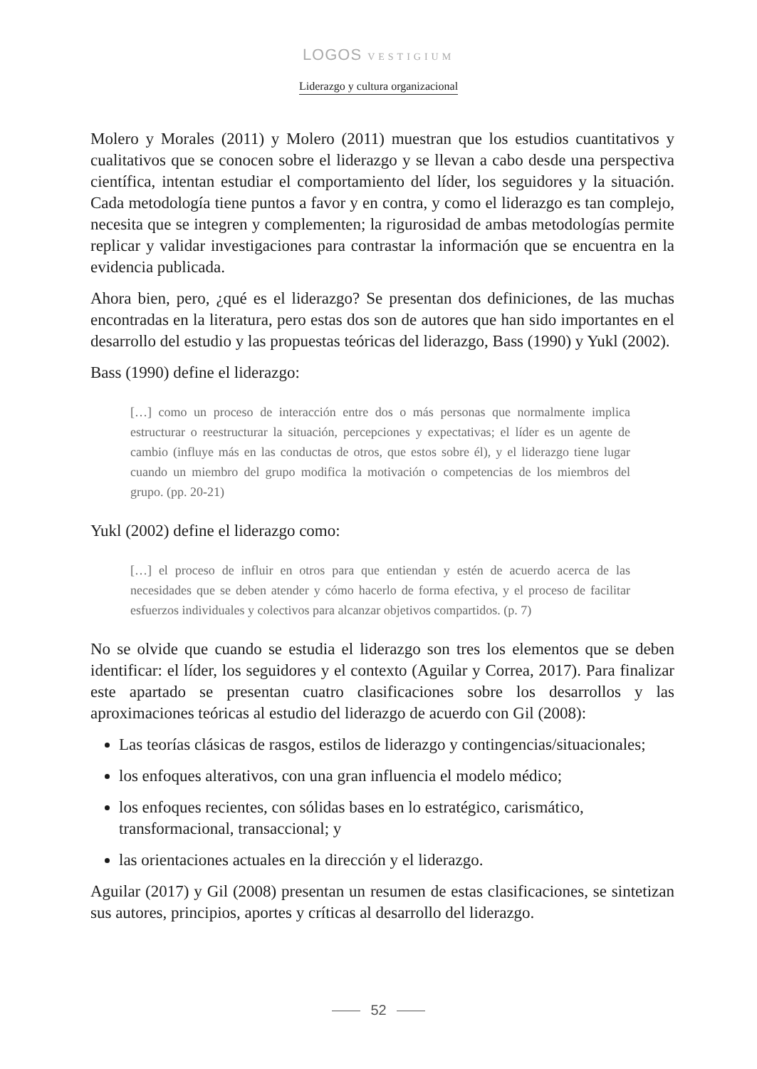LOGOS VESTIGIUM
Liderazgo y cultura organizacional
Molero y Morales (2011) y Molero (2011) muestran que los estudios cuantitativos y cualitativos que se conocen sobre el liderazgo y se llevan a cabo desde una perspectiva científica, intentan estudiar el comportamiento del líder, los seguidores y la situación. Cada metodología tiene puntos a favor y en contra, y como el liderazgo es tan complejo, necesita que se integren y complementen; la rigurosidad de ambas metodologías permite replicar y validar investigaciones para contrastar la información que se encuentra en la evidencia publicada.
Ahora bien, pero, ¿qué es el liderazgo? Se presentan dos definiciones, de las muchas encontradas en la literatura, pero estas dos son de autores que han sido importantes en el desarrollo del estudio y las propuestas teóricas del liderazgo, Bass (1990) y Yukl (2002).
Bass (1990) define el liderazgo:
[…] como un proceso de interacción entre dos o más personas que normalmente implica estructurar o reestructurar la situación, percepciones y expectativas; el líder es un agente de cambio (influye más en las conductas de otros, que estos sobre él), y el liderazgo tiene lugar cuando un miembro del grupo modifica la motivación o competencias de los miembros del grupo. (pp. 20-21)
Yukl (2002) define el liderazgo como:
[…] el proceso de influir en otros para que entiendan y estén de acuerdo acerca de las necesidades que se deben atender y cómo hacerlo de forma efectiva, y el proceso de facilitar esfuerzos individuales y colectivos para alcanzar objetivos compartidos. (p. 7)
No se olvide que cuando se estudia el liderazgo son tres los elementos que se deben identificar: el líder, los seguidores y el contexto (Aguilar y Correa, 2017). Para finalizar este apartado se presentan cuatro clasificaciones sobre los desarrollos y las aproximaciones teóricas al estudio del liderazgo de acuerdo con Gil (2008):
Las teorías clásicas de rasgos, estilos de liderazgo y contingencias/situacionales;
los enfoques alterativos, con una gran influencia el modelo médico;
los enfoques recientes, con sólidas bases en lo estratégico, carismático, transformacional, transaccional; y
las orientaciones actuales en la dirección y el liderazgo.
Aguilar (2017) y Gil (2008) presentan un resumen de estas clasificaciones, se sintetizan sus autores, principios, aportes y críticas al desarrollo del liderazgo.
52